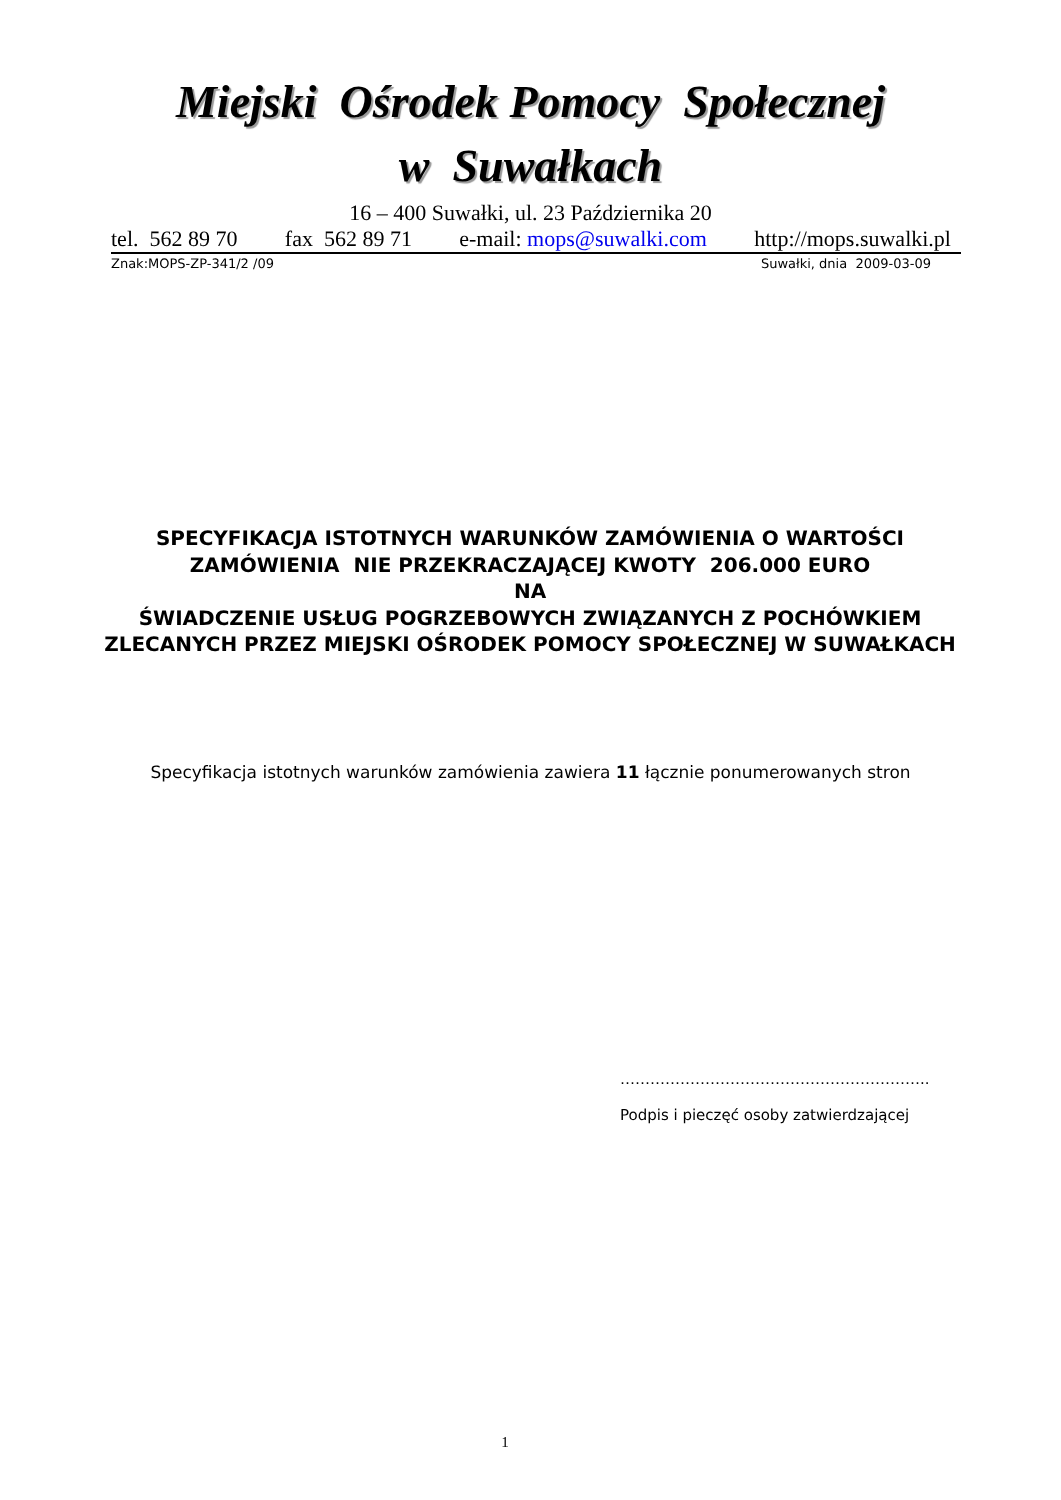Miejski Ośrodek Pomocy Społecznej
w Suwałkach
16 – 400 Suwałki, ul. 23 Października 20
tel. 562 89 70 fax 562 89 71 e-mail: mops@suwalki.com http://mops.suwalki.pl
Znak:MOPS-ZP-341/2 /09 Suwałki, dnia 2009-03-09
SPECYFIKACJA ISTOTNYCH WARUNKÓW ZAMÓWIENIA O WARTOŚCI ZAMÓWIENIA NIE PRZEKRACZAJĄCEJ KWOTY 206.000 EURO
NA
ŚWIADCZENIE USŁUG POGRZEBOWYCH ZWIĄZANYCH Z POCHÓWKIEM ZLECANYCH PRZEZ MIEJSKI OŚRODEK POMOCY SPOŁECZNEJ W SUWAŁKACH
Specyfikacja istotnych warunków zamówienia zawiera 11 łącznie ponumerowanych stron
……………………………………………………..
Podpis i pieczęć osoby zatwierdzającej
1